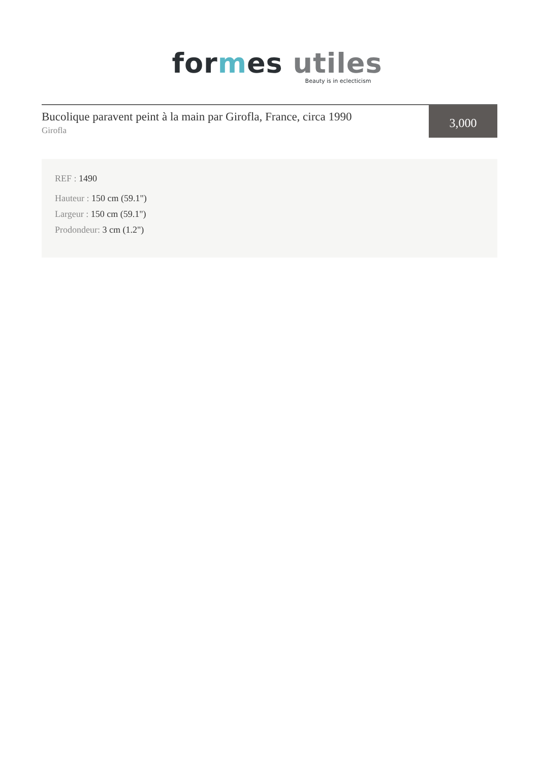for mes utiles
Beauty is in eclecticism
Bucolique paravent peint à la main par Girofla, France, circa 1990
Girofla
3,000
REF : 1490
Hauteur : 150 cm (59.1")
Largeur : 150 cm (59.1")
Prodondeur: 3 cm (1.2")